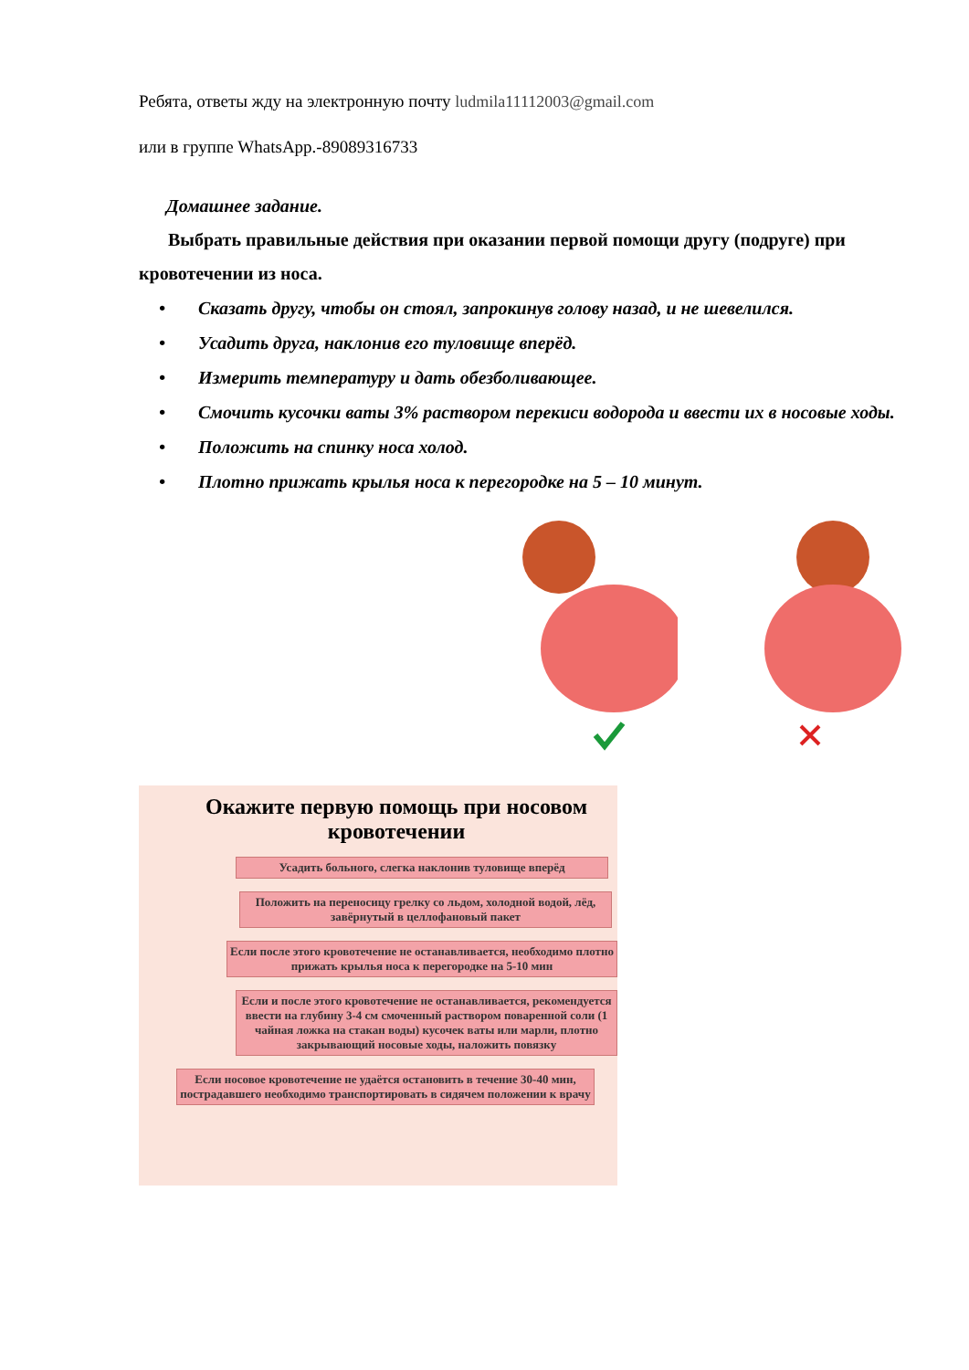Ребята, ответы жду на электронную почту ludmila11112003@gmail.com
или в группе WhatsApp.-89089316733
Домашнее задание.
Выбрать правильные действия при оказании первой помощи другу (подруге) при кровотечении из носа.
• Сказать другу, чтобы он стоял, запрокинув голову назад, и не шевелился.
• Усадить друга, наклонив его туловище вперёд.
• Измерить температуру и дать обезболивающее.
Смочить кусочки ваты 3% раствором перекиси водорода и ввести их в носовые ходы. • • Положить на спинку носа холод.
• Плотно прижать крылья носа к перегородке на 5 – 10 минут.
Окажите первую помощь при носовом кровотечении
Усадить больного, слегка наклонив туловище вперёд
Положить на переносицу грелку со льдом, холодной водой, лёд, завёрнутый в целлофановый пакет
Если после этого кровотечение не останавливается, необходимо плотно прижать крылья носа к перегородке на 5-10 мин
Если и после этого кровотечение не останавливается, рекомендуется ввести на глубину 3-4 см смоченный раствором поваренной соли (1 чайная ложка на стакан воды) кусочек ваты или марли, плотно закрывающий носовые ходы, наложить повязку
Если носовое кровотечение не удаётся остановить в течение 30-40 мин, пострадавшего необходимо транспортировать в сидячем положении к врачу